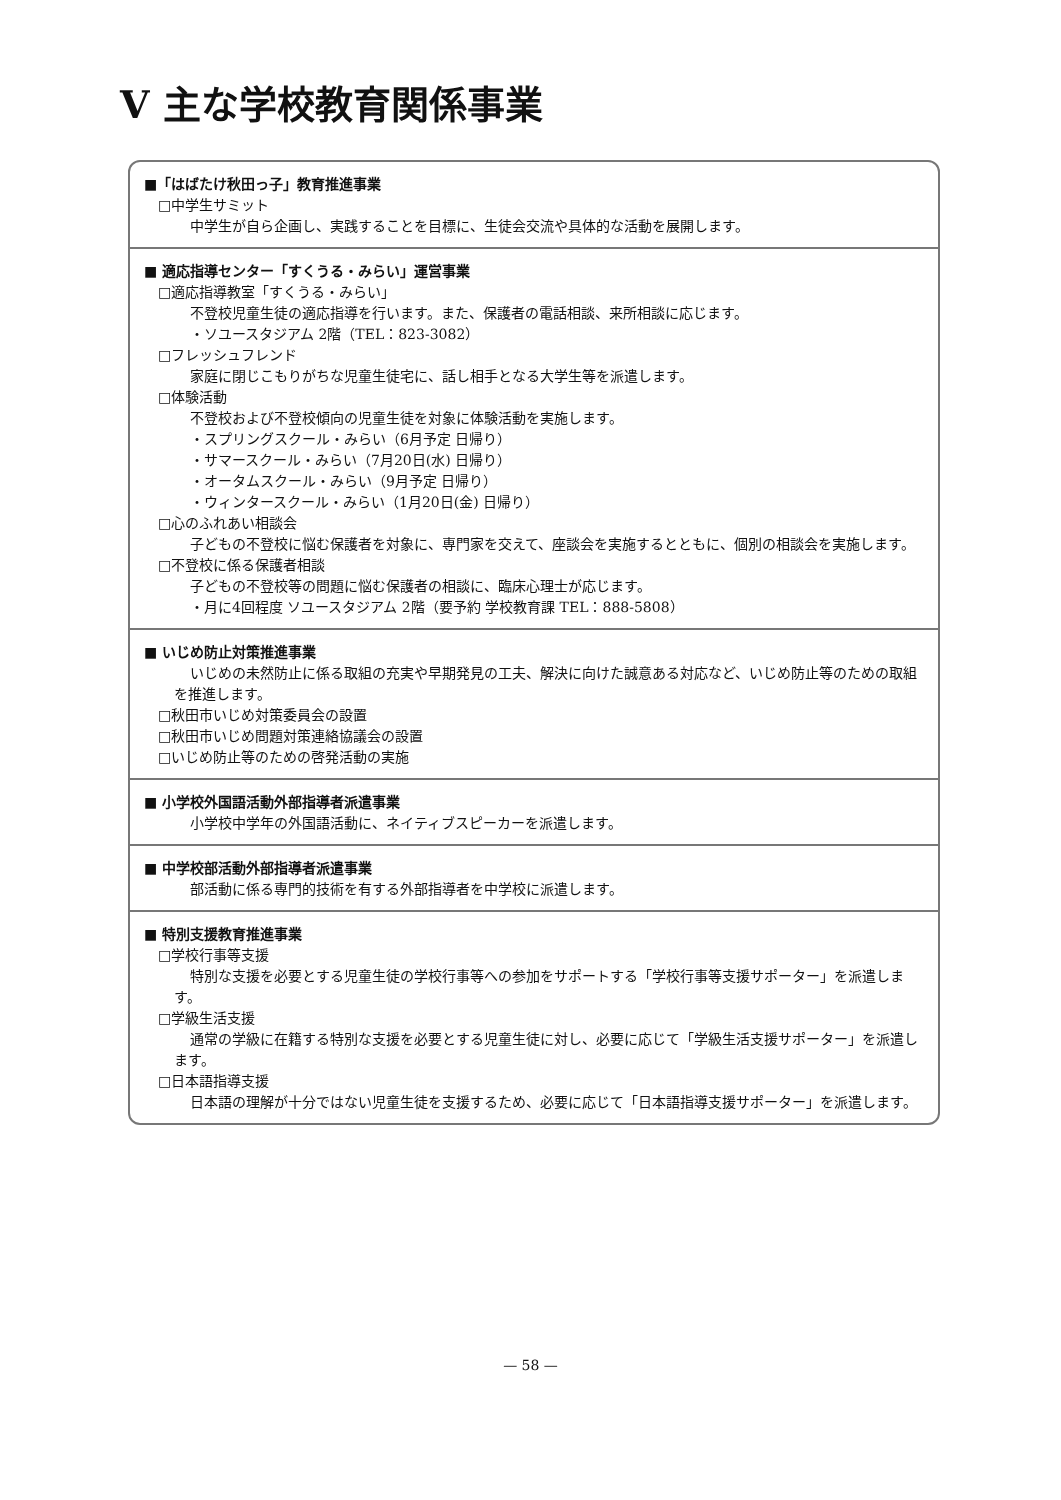V 主な学校教育関係事業
■「はばたけ秋田っ子」教育推進事業
□中学生サミット
中学生が自ら企画し、実践することを目標に、生徒会交流や具体的な活動を展開します。
■ 適応指導センター「すくうる・みらい」運営事業
□適応指導教室「すくうる・みらい」
不登校児童生徒の適応指導を行います。また、保護者の電話相談、来所相談に応じます。
・ソユースタジアム 2階（TEL：823-3082）
□フレッシュフレンド
家庭に閉じこもりがちな児童生徒宅に、話し相手となる大学生等を派遣します。
□体験活動
不登校および不登校傾向の児童生徒を対象に体験活動を実施します。
・スプリングスクール・みらい（6月予定 日帰り）
・サマースクール・みらい（7月20日(水) 日帰り）
・オータムスクール・みらい（9月予定 日帰り）
・ウィンタースクール・みらい（1月20日(金) 日帰り）
□心のふれあい相談会
子どもの不登校に悩む保護者を対象に、専門家を交えて、座談会を実施するとともに、個別の相談会を実施します。
□不登校に係る保護者相談
子どもの不登校等の問題に悩む保護者の相談に、臨床心理士が応じます。
・月に4回程度 ソユースタジアム 2階（要予約 学校教育課 TEL：888-5808）
■ いじめ防止対策推進事業
いじめの未然防止に係る取組の充実や早期発見の工夫、解決に向けた誠意ある対応など、いじめ防止等のための取組を推進します。
□秋田市いじめ対策委員会の設置
□秋田市いじめ問題対策連絡協議会の設置
□いじめ防止等のための啓発活動の実施
■ 小学校外国語活動外部指導者派遣事業
小学校中学年の外国語活動に、ネイティブスピーカーを派遣します。
■ 中学校部活動外部指導者派遣事業
部活動に係る専門的技術を有する外部指導者を中学校に派遣します。
■ 特別支援教育推進事業
□学校行事等支援
特別な支援を必要とする児童生徒の学校行事等への参加をサポートする「学校行事等支援サポーター」を派遣します。
□学級生活支援
通常の学級に在籍する特別な支援を必要とする児童生徒に対し、必要に応じて「学級生活支援サポーター」を派遣します。
□日本語指導支援
日本語の理解が十分ではない児童生徒を支援するため、必要に応じて「日本語指導支援サポーター」を派遣します。
— 58 —